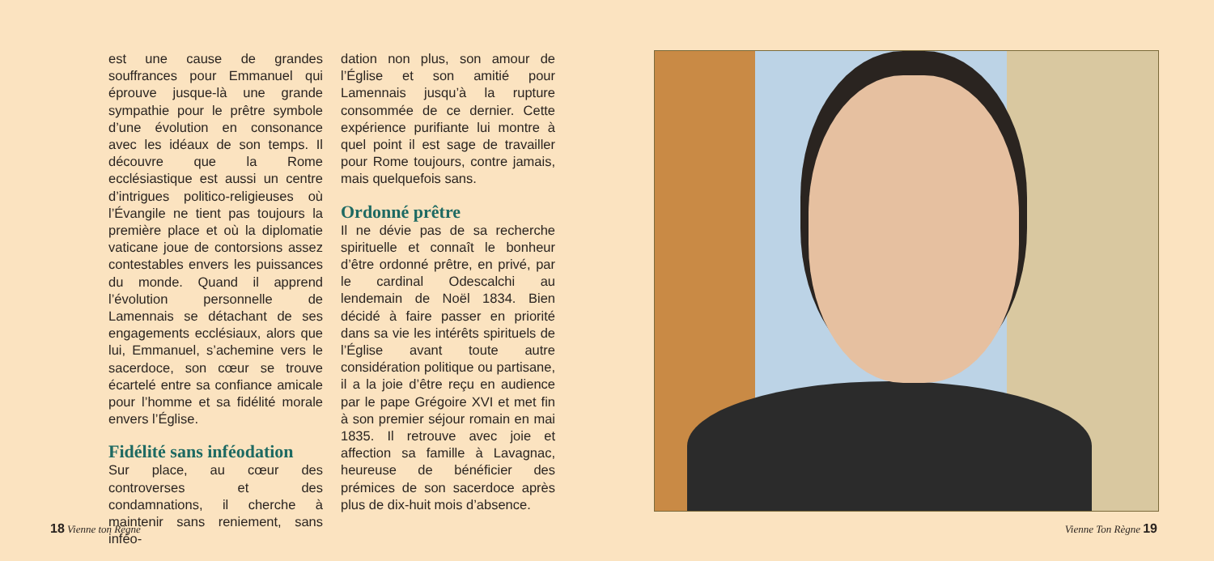est une cause de grandes souffrances pour Emmanuel qui éprouve jusque-là une grande sympathie pour le prêtre symbole d’une évolution en consonance avec les idéaux de son temps. Il découvre que la Rome ecclésiastique est aussi un centre d’intrigues politico-religieuses où l’Évangile ne tient pas toujours la première place et où la diplomatie vaticane joue de contorsions assez contestables envers les puissances du monde. Quand il apprend l’évolution personnelle de Lamennais se détachant de ses engagements ecclésiaux, alors que lui, Emmanuel, s’achemine vers le sacerdoce, son cœur se trouve écartelé entre sa confiance amicale pour l’homme et sa fidélité morale envers l’Église.
Fidélité sans inféodation
Sur place, au cœur des controverses et des condamnations, il cherche à maintenir sans reniement, sans inféo-
dation non plus, son amour de l’Église et son amitié pour Lamennais jusqu’à la rupture consommée de ce dernier. Cette expérience purifiante lui montre à quel point il est sage de travailler pour Rome toujours, contre jamais, mais quelquefois sans.
Ordonné prêtre
Il ne dévie pas de sa recherche spirituelle et connaît le bonheur d’être ordonné prêtre, en privé, par le cardinal Odescalchi au lendemain de Noël 1834. Bien décidé à faire passer en priorité dans sa vie les intérêts spirituels de l’Église avant toute autre considération politique ou partisane, il a la joie d’être reçu en audience par le pape Grégoire XVI et met fin à son premier séjour romain en mai 1835. Il retrouve avec joie et affection sa famille à Lavagnac, heureuse de bénéficier des prémices de son sacerdoce après plus de dix-huit mois d’absence.
18 Vienne ton Règne Vienne Ton Règne 19